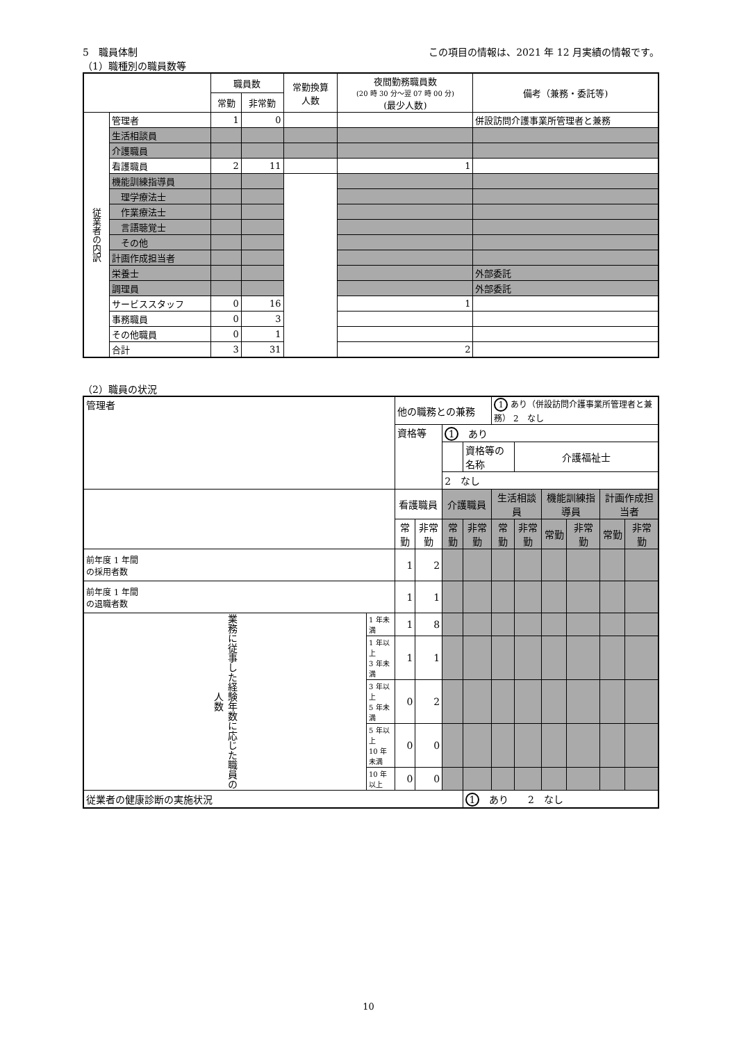5　職員体制 この項目の情報は、2021 年 12 月実績の情報です。
（1）職種別の職員数等
| | | 職員数 | | 常勤換算 人数 | 夜間勤務職員数 (20 時 30 分～翌 07 時 00 分) (最少人数) | 備考（兼務・委託等) | | |
| --- | --- | --- | --- | --- | --- | --- | --- | --- |
| | | 常勤 | 非常勤 | | | | | |
| 従業者の内訳 | 管理者 | 1 | 0 | | | 併設訪問介護事業所管理者と兼務 | | |
| | 生活相談員 | | | | | | | |
| | 介護職員 | | | | | | | |
| | 看護職員 | 2 | 11 | | 1 | | | |
| | 機能訓練指導員 | | | | | | | |
| | 理学療法士 | | | | | | | |
| | 作業療法士 | | | | | | | |
| | 言語聴覚士 | | | | | | | |
| | その他 | | | | | | | |
| | 計画作成担当者 | | | | | | | |
| | 栄養士 | | | | | 外部委託 | | |
| | 調理員 | | | | | 外部委託 | | |
| | サービススタッフ | 0 | 16 | | 1 | | | |
| | 事務職員 | 0 | 3 | | | | | |
| | その他職員 | 0 | 1 | | | | | |
| | | | 合計 | | 3 | 31 | 2 | |
（2）職員の状況
| 管理者 | | 他の職務との兼務 | | | | 1 あり（併設訪問介護事業所管理者と兼務） 2 なし | | | | | |
| | | 資格等 | | 1 あり | | | | | | | |
| | | | | | 資格等の名称 | | 介護福祉士 | | | | |
| | | | | 2 なし | | | | | | | |
| | | 看護職員 | | 介護職員 | | 生活相談員 | | 機能訓練指導員 | | 計画作成担当者 | |
| | | 常勤 | 非常勤 | 常勤 | 非常勤 | 常勤 | 非常勤 | 常勤 | 非常勤 | 常勤 | 非常勤 |
| 前年度 1 年間 の採用者数 | | 1 | 2 | | | | | | | | |
| 前年度 1 年間 の退職者数 | | 1 | 1 | | | | | | | | |
| 業務に従事した経験年数に応じた職員の人数 | 1 年未満 | 1 | 8 | | | | | | | | |
| | 1 年以上 3 年未満 | 1 | 1 | | | | | | | | |
| | 3 年以上 5 年未満 | 0 | 2 | | | | | | | | |
| | 5 年以上 10 年未満 | 0 | 0 | | | | | | | | |
| | 10 年以上 | 0 | 0 | | | | | | | | |
| 従業者の健康診断の実施状況 | | | | | 1 あり 2 なし | | | | | | |
10